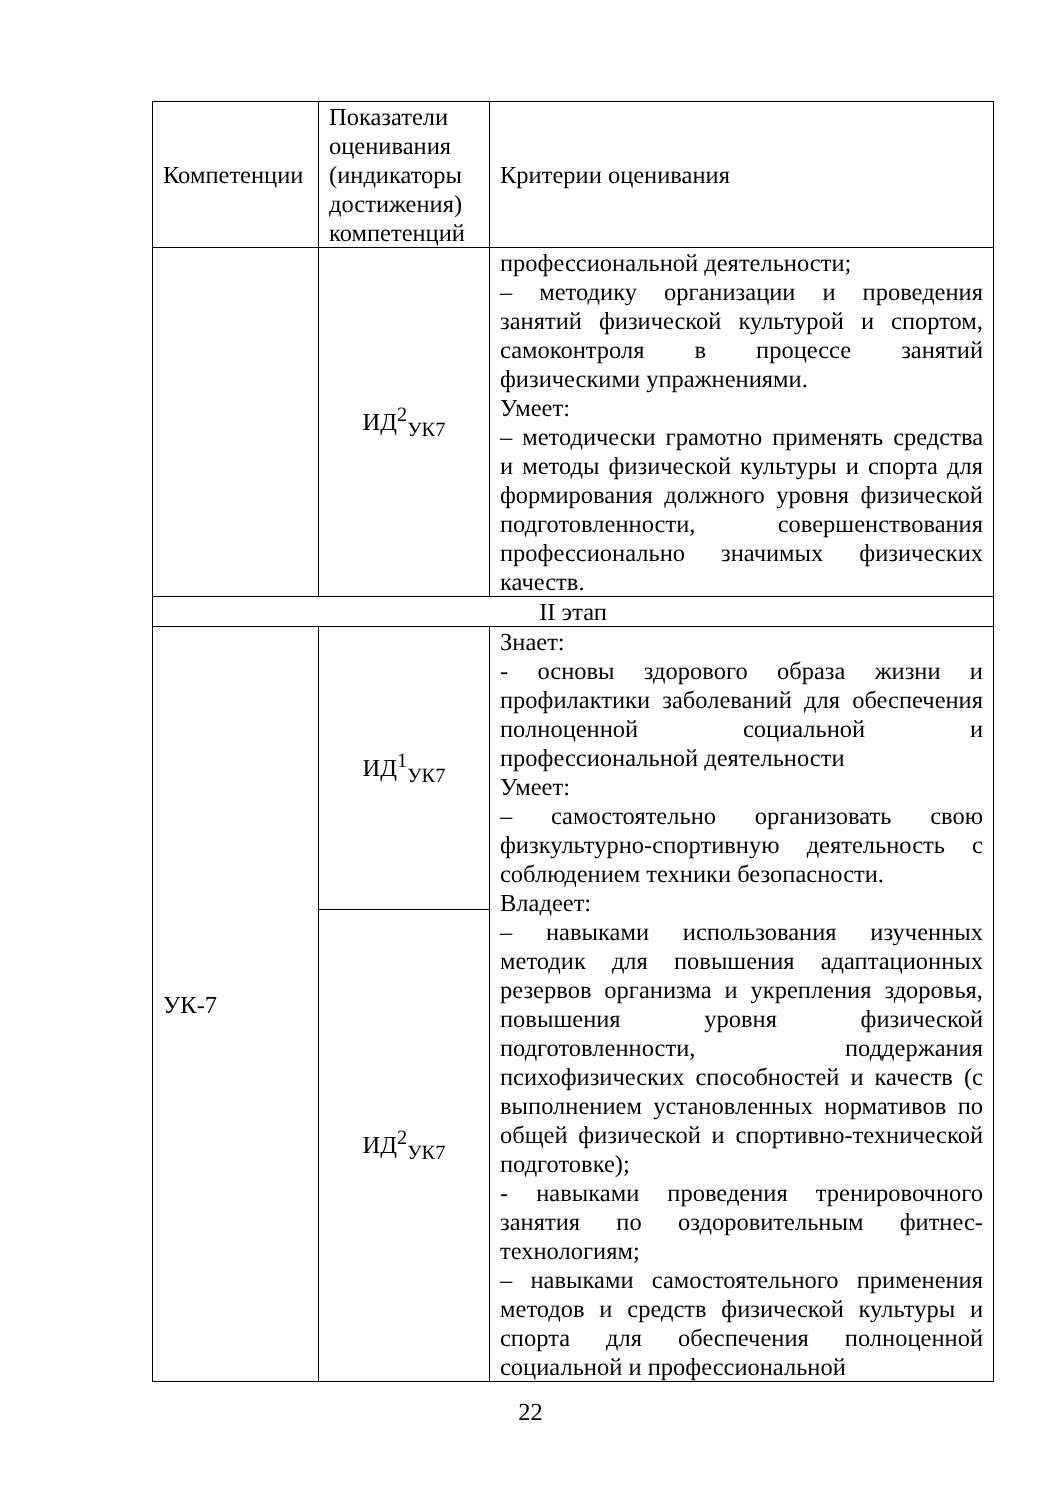| Компетенции | Показатели оценивания (индикаторы достижения) компетенций | Критерии оценивания |
| --- | --- | --- |
| | ИД<sup>2</sup><sub>УК7</sub> | профессиональной деятельности; – методику организации и проведения занятий физической культурой и спортом, самоконтроля в процессе занятий физическими упражнениями. Умеет: – методически грамотно применять средства и методы физической культуры и спорта для формирования должного уровня физической подготовленности, совершенствования профессионально значимых физических качеств. |
| II этап | | |
| УК-7 | ИД<sup>1</sup><sub>УК7</sub> | Знает: - основы здорового образа жизни и профилактики заболеваний для обеспечения полноценной социальной и профессиональной деятельности Умеет: – самостоятельно организовать свою физкультурно-спортивную деятельность с соблюдением техники безопасности. Владеет: – навыками использования изученных методик для повышения адаптационных резервов организма и укрепления здоровья, повышения уровня физической подготовленности, поддержания психофизических способностей и качеств (с выполнением установленных нормативов по общей физической и спортивно-технической подготовке); - навыками проведения тренировочного занятия по оздоровительным фитнес-технологиям; – навыками самостоятельного применения методов и средств физической культуры и спорта для обеспечения полноценной социальной и профессиональной |
| | ИД<sup>2</sup><sub>УК7</sub> | |
22